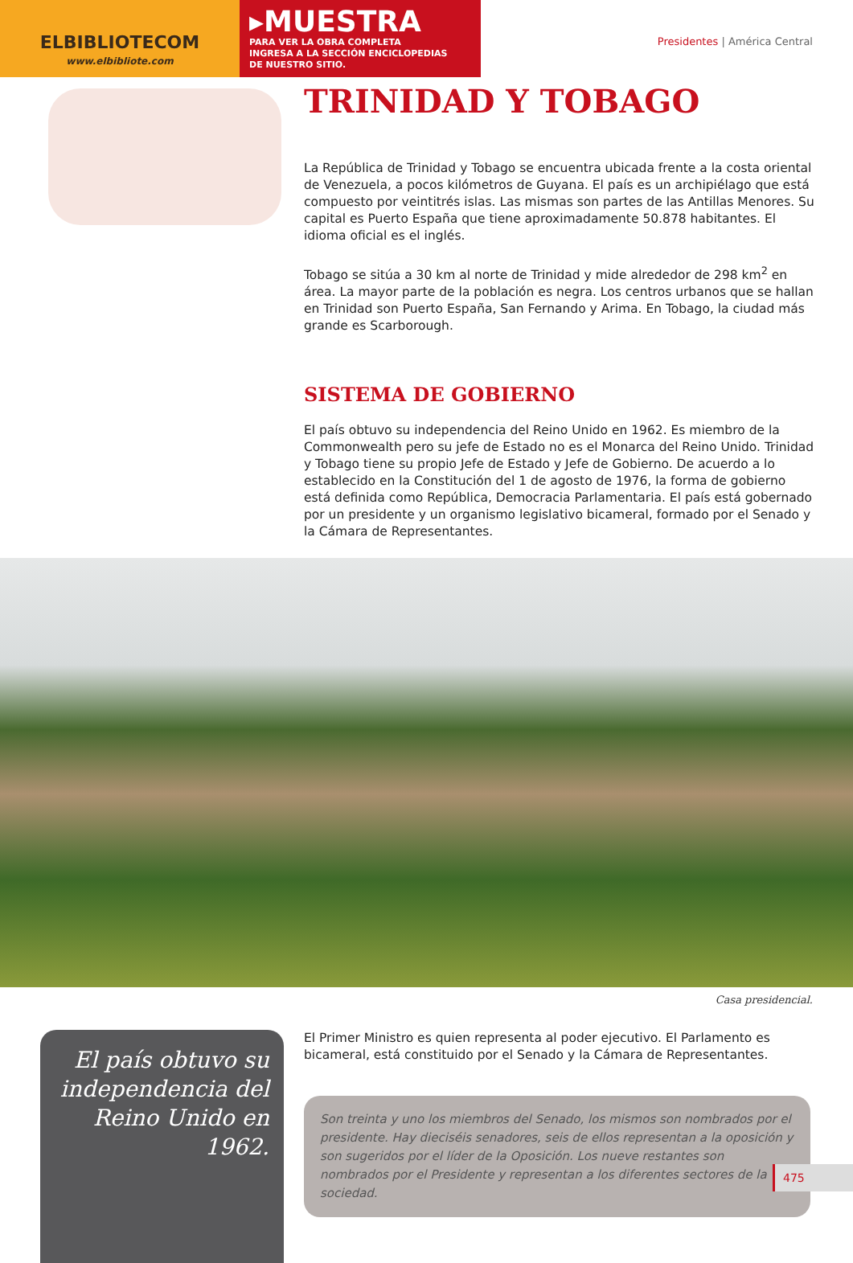ELBIBLIOTECOM
www.elbibliote.com
▸MUESTRA
PARA VER LA OBRA COMPLETA
INGRESA A LA SECCIÓN ENCICLOPEDIAS
DE NUESTRO SITIO.
Presidentes | América Central
TRINIDAD Y TOBAGO
La República de Trinidad y Tobago se encuentra ubicada frente a la costa oriental de Venezuela, a pocos kilómetros de Guyana. El país es un archipiélago que está compuesto por veintitrés islas. Las mismas son partes de las Antillas Menores. Su capital es Puerto España que tiene aproximadamente 50.878 habitantes. El idioma oficial es el inglés.
Tobago se sitúa a 30 km al norte de Trinidad y mide alrededor de 298 km<sup>2</sup> en área. La mayor parte de la población es negra. Los centros urbanos que se hallan en Trinidad son Puerto España, San Fernando y Arima. En Tobago, la ciudad más grande es Scarborough.
SISTEMA DE GOBIERNO
El país obtuvo su independencia del Reino Unido en 1962. Es miembro de la Commonwealth pero su jefe de Estado no es el Monarca del Reino Unido. Trinidad y Tobago tiene su propio Jefe de Estado y Jefe de Gobierno. De acuerdo a lo establecido en la Constitución del 1 de agosto de 1976, la forma de gobierno está definida como República, Democracia Parlamentaria. El país está gobernado por un presidente y un organismo legislativo bicameral, formado por el Senado y la Cámara de Representantes.
Casa presidencial.
El país obtuvo su independencia del Reino Unido en 1962.
El Primer Ministro es quien representa al poder ejecutivo. El Parlamento es bicameral, está constituido por el Senado y la Cámara de Representantes.
Son treinta y uno los miembros del Senado, los mismos son nombrados por el presidente. Hay dieciséis senadores, seis de ellos representan a la oposición y son sugeridos por el líder de la Oposición. Los nueve restantes son nombrados por el Presidente y representan a los diferentes sectores de la sociedad.
475